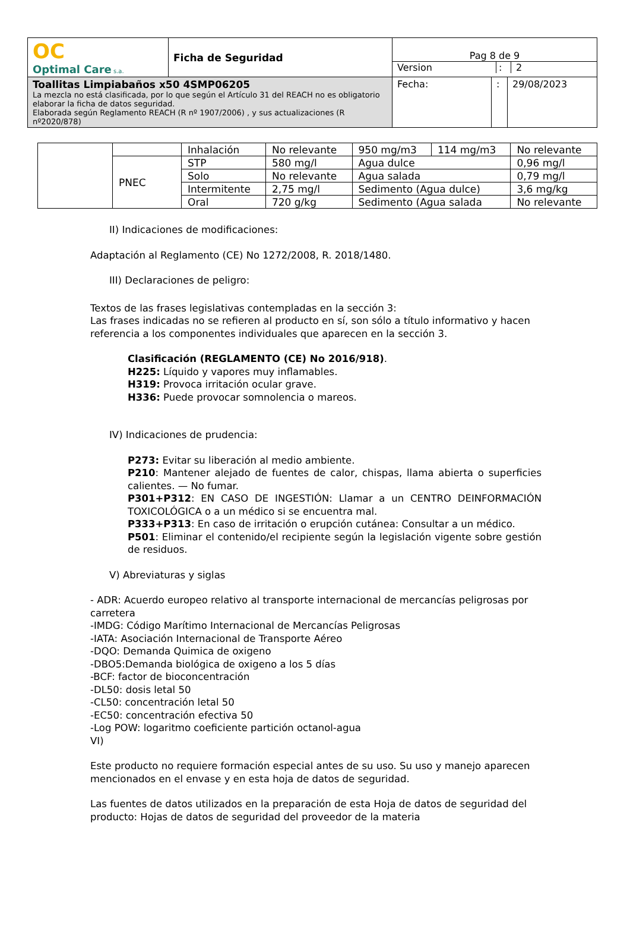| OC Optimal Care s.a. | Ficha de Seguridad | Pag 8 de 9 Version : 2 | | |
| Toallitas Limpiabaños x50 4SMP06205 La mezcla no está clasificada, por lo que según el Artículo 31 del REACH no es obligatorio elaborar la ficha de datos seguridad. Elaborada según Reglamento REACH (R nº 1907/2006) , y sus actualizaciones (R nº2020/878) | | Fecha: | : | 29/08/2023 |
| | | Inhalación | No relevante | 950 mg/m3 | 114 mg/m3 | No relevante |
| | PNEC | STP | 580 mg/l | Agua dulce | | 0,96 mg/l |
| | | Solo | No relevante | Agua salada | | 0,79 mg/l |
| | | Intermitente | 2,75 mg/l | Sedimento (Agua dulce) | | 3,6 mg/kg |
| | | Oral | 720 g/kg | Sedimento (Agua salada | | No relevante |
II) Indicaciones de modificaciones:
Adaptación al Reglamento (CE) No 1272/2008, R. 2018/1480.
III) Declaraciones de peligro:
Textos de las frases legislativas contempladas en la sección 3:
Las frases indicadas no se refieren al producto en sí, son sólo a título informativo y hacen referencia a los componentes individuales que aparecen en la sección 3.
Clasificación (REGLAMENTO (CE) No 2016/918).
H225: Líquido y vapores muy inflamables.
H319: Provoca irritación ocular grave.
H336: Puede provocar somnolencia o mareos.
IV) Indicaciones de prudencia:
P273: Evitar su liberación al medio ambiente.
P210: Mantener alejado de fuentes de calor, chispas, llama abierta o superficies calientes. — No fumar.
P301+P312: EN CASO DE INGESTIÓN: Llamar a un CENTRO DEINFORMACIÓN TOXICOLÓGICA o a un médico si se encuentra mal.
P333+P313: En caso de irritación o erupción cutánea: Consultar a un médico.
P501: Eliminar el contenido/el recipiente según la legislación vigente sobre gestión de residuos.
V) Abreviaturas y siglas
- ADR: Acuerdo europeo relativo al transporte internacional de mercancías peligrosas por carretera
-IMDG: Código Marítimo Internacional de Mercancías Peligrosas
-IATA: Asociación Internacional de Transporte Aéreo
-DQO: Demanda Quimica de oxigeno
-DBO5:Demanda biológica de oxigeno a los 5 días
-BCF: factor de bioconcentración
-DL50: dosis letal 50
-CL50: concentración letal 50
-EC50: concentración efectiva 50
-Log POW: logaritmo coeficiente partición octanol-agua
VI)
Este producto no requiere formación especial antes de su uso. Su uso y manejo aparecen mencionados en el envase y en esta hoja de datos de seguridad.
Las fuentes de datos utilizados en la preparación de esta Hoja de datos de seguridad del producto: Hojas de datos de seguridad del proveedor de la materia